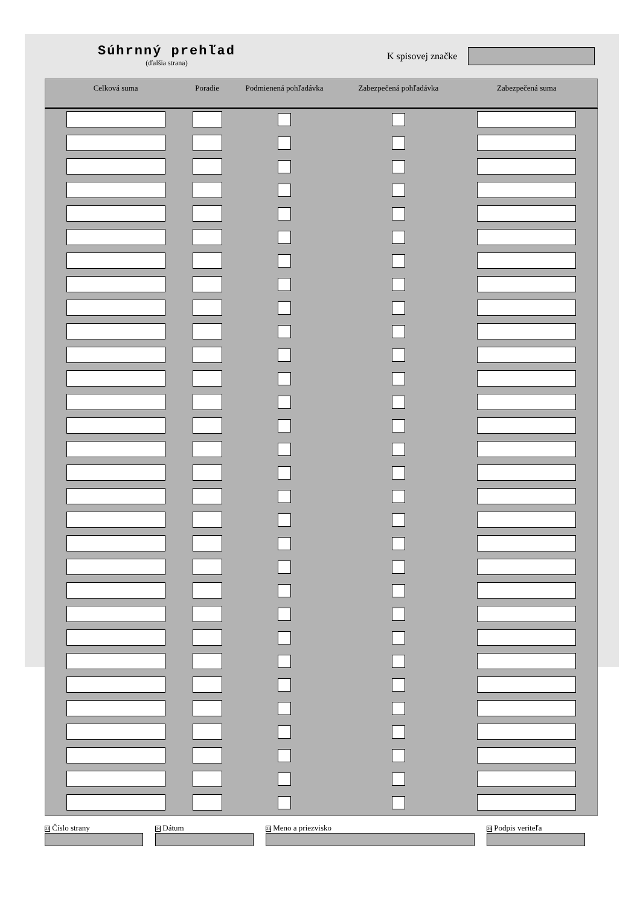Súhrnný prehľad
(ďalšia strana)
K spisovej značke
| Celková suma | Poradie | Podmienená pohľadávka | Zabezpečená pohľadávka | Zabezpečená suma |
| --- | --- | --- | --- | --- |
<sup>33</sup> Číslo strany
<sup>34</sup> Dátum
<sup>35</sup> Meno a priezvisko
<sup>36</sup> Podpis veriteľa